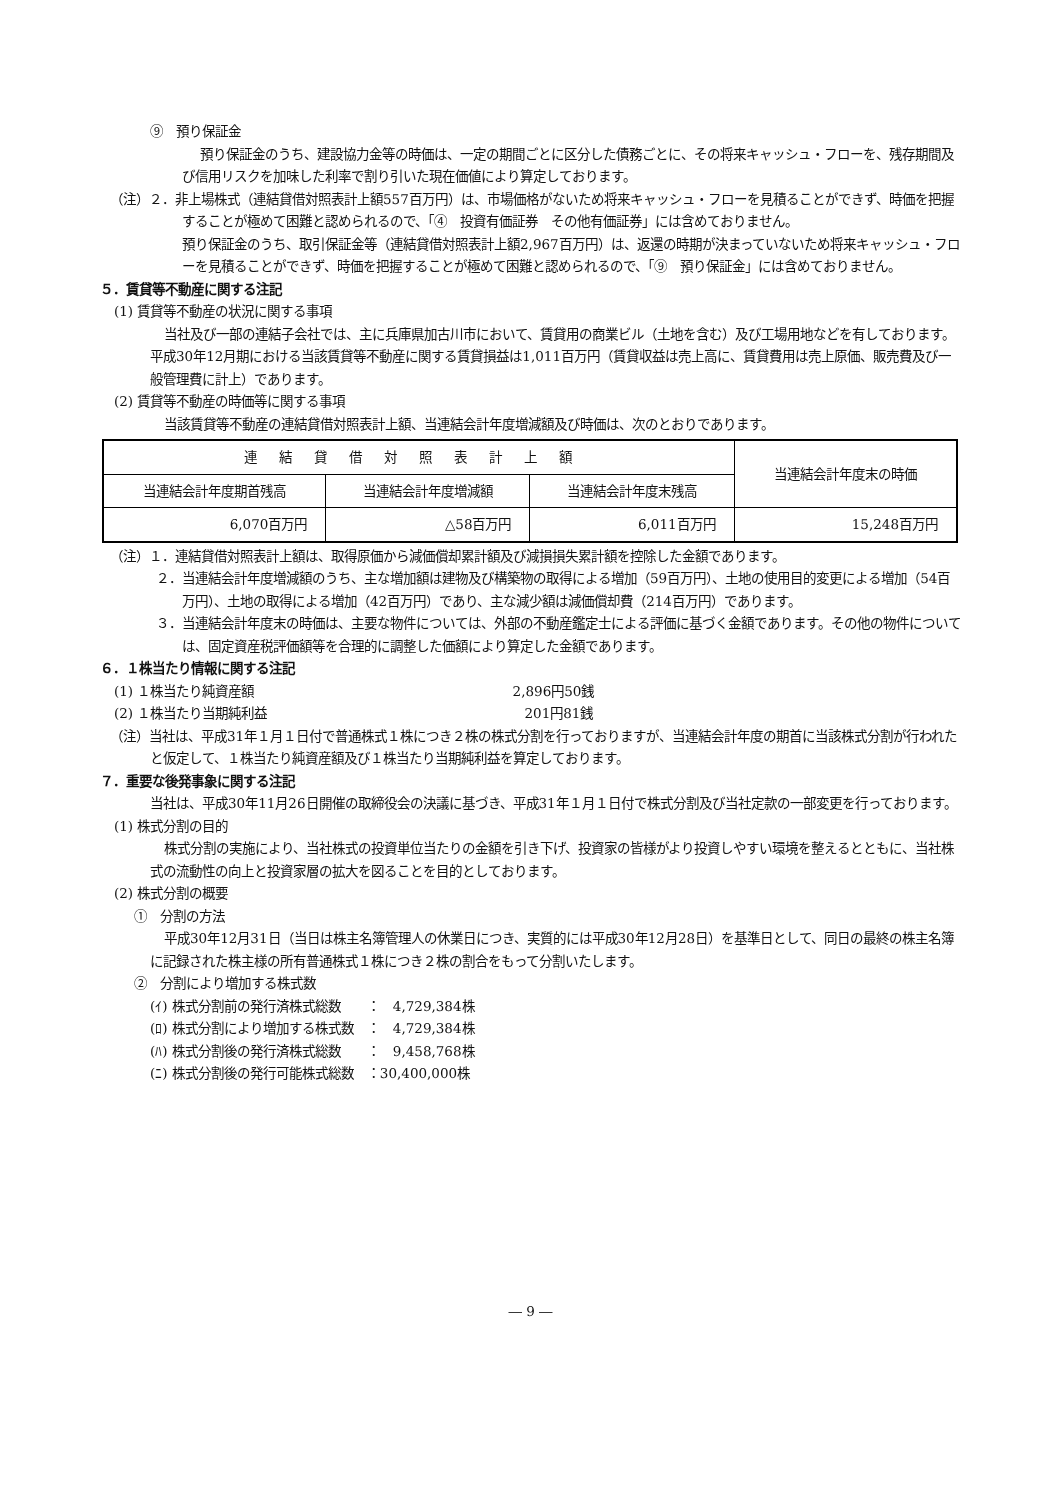⑨　預り保証金
預り保証金のうち、建設協力金等の時価は、一定の期間ごとに区分した債務ごとに、その将来キャッシュ・フローを、残存期間及び信用リスクを加味した利率で割り引いた現在価値により算定しております。
（注）２．非上場株式（連結貸借対照表計上額557百万円）は、市場価格がないため将来キャッシュ・フローを見積ることができず、時価を把握することが極めて困難と認められるので、「④　投資有価証券　その他有価証券」には含めておりません。
預り保証金のうち、取引保証金等（連結貸借対照表計上額2,967百万円）は、返還の時期が決まっていないため将来キャッシュ・フローを見積ることができず、時価を把握することが極めて困難と認められるので、「⑨　預り保証金」には含めておりません。
５．賃貸等不動産に関する注記
(1) 賃貸等不動産の状況に関する事項
当社及び一部の連結子会社では、主に兵庫県加古川市において、賃貸用の商業ビル（土地を含む）及び工場用地などを有しております。平成30年12月期における当該賃貸等不動産に関する賃貸損益は1,011百万円（賃貸収益は売上高に、賃貸費用は売上原価、販売費及び一般管理費に計上）であります。
(2) 賃貸等不動産の時価等に関する事項
当該賃貸等不動産の連結貸借対照表計上額、当連結会計年度増減額及び時価は、次のとおりであります。
| 連結貸借対照表計上額 | | | 当連結会計年度末の時価 |
| --- | --- | --- | --- |
| 当連結会計年度期首残高 | 当連結会計年度増減額 | 当連結会計年度末残高 | |
| 6,070百万円 | △58百万円 | 6,011百万円 | 15,248百万円 |
（注）１．連結貸借対照表計上額は、取得原価から減価償却累計額及び減損損失累計額を控除した金額であります。
２．当連結会計年度増減額のうち、主な増加額は建物及び構築物の取得による増加（59百万円）、土地の使用目的変更による増加（54百万円）、土地の取得による増加（42百万円）であり、主な減少額は減価償却費（214百万円）であります。
３．当連結会計年度末の時価は、主要な物件については、外部の不動産鑑定士による評価に基づく金額であります。その他の物件については、固定資産税評価額等を合理的に調整した価額により算定した金額であります。
６．１株当たり情報に関する注記
(1) １株当たり純資産額 2,896円50銭
(2) １株当たり当期純利益 201円81銭
（注）当社は、平成31年１月１日付で普通株式１株につき２株の株式分割を行っておりますが、当連結会計年度の期首に当該株式分割が行われたと仮定して、１株当たり純資産額及び１株当たり当期純利益を算定しております。
７．重要な後発事象に関する注記
当社は、平成30年11月26日開催の取締役会の決議に基づき、平成31年１月１日付で株式分割及び当社定款の一部変更を行っております。
(1) 株式分割の目的
株式分割の実施により、当社株式の投資単位当たりの金額を引き下げ、投資家の皆様がより投資しやすい環境を整えるとともに、当社株式の流動性の向上と投資家層の拡大を図ることを目的としております。
(2) 株式分割の概要
①　分割の方法
平成30年12月31日（当日は株主名簿管理人の休業日につき、実質的には平成30年12月28日）を基準日として、同日の最終の株主名簿に記録された株主様の所有普通株式１株につき２株の割合をもって分割いたします。
②　分割により増加する株式数
(ｲ) 株式分割前の発行済株式総数　　：　4,729,384株
(ﾛ) 株式分割により増加する株式数　：　4,729,384株
(ﾊ) 株式分割後の発行済株式総数　　：　9,458,768株
(ﾆ) 株式分割後の発行可能株式総数　：30,400,000株
― 9 ―